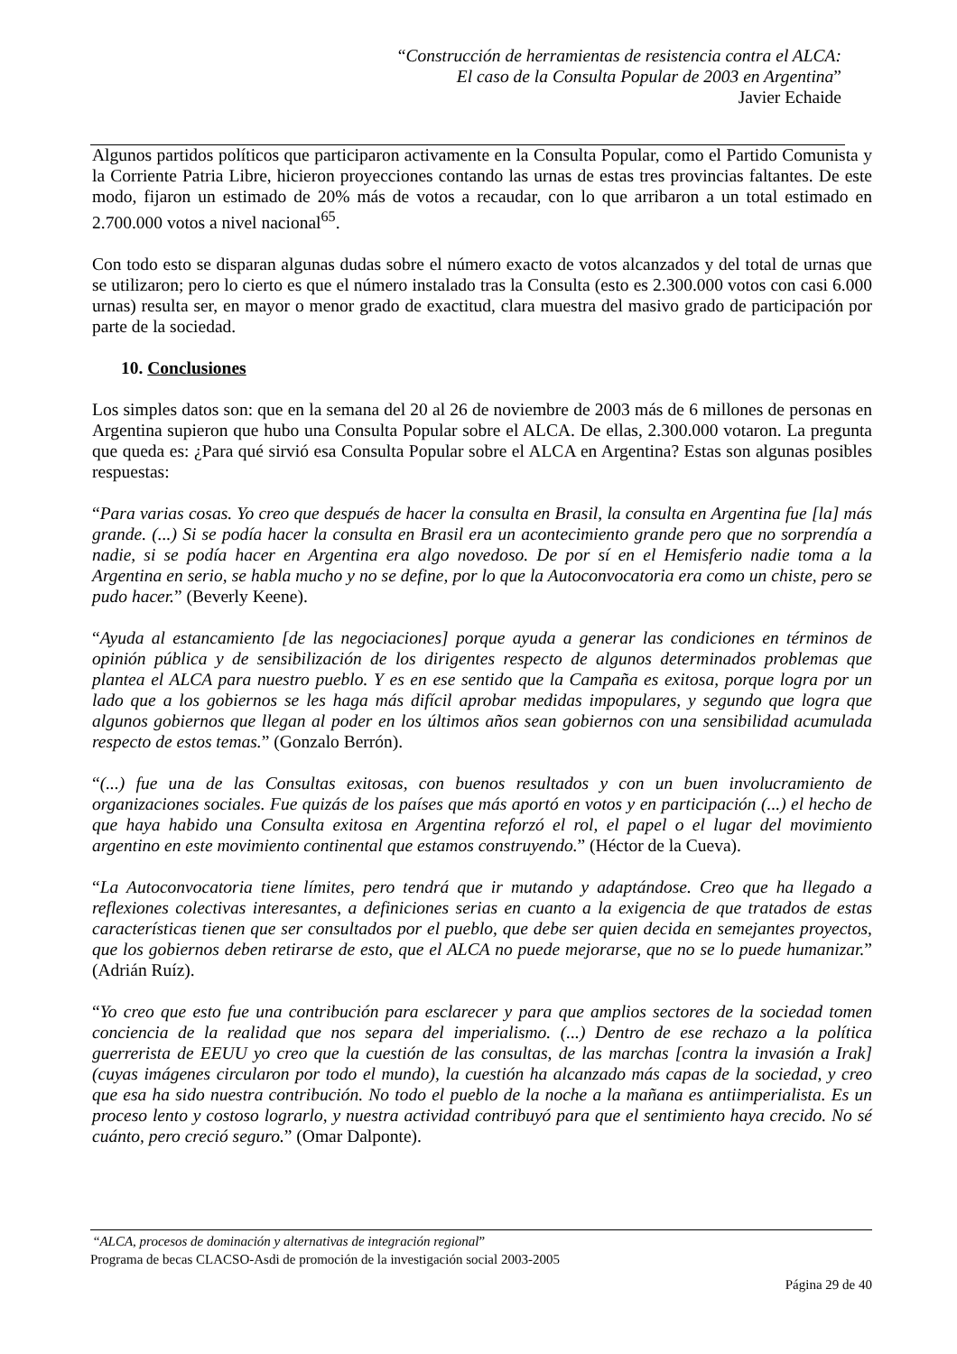“Construcción de herramientas de resistencia contra el ALCA:
El caso de la Consulta Popular de 2003 en Argentina”
Javier Echaide
Algunos partidos políticos que participaron activamente en la Consulta Popular, como el Partido Comunista y la Corriente Patria Libre, hicieron proyecciones contando las urnas de estas tres provincias faltantes. De este modo, fijaron un estimado de 20% más de votos a recaudar, con lo que arribaron a un total estimado en 2.700.000 votos a nivel nacional<sup>65</sup>.
Con todo esto se disparan algunas dudas sobre el número exacto de votos alcanzados y del total de urnas que se utilizaron; pero lo cierto es que el número instalado tras la Consulta (esto es 2.300.000 votos con casi 6.000 urnas) resulta ser, en mayor o menor grado de exactitud, clara muestra del masivo grado de participación por parte de la sociedad.
10. Conclusiones
Los simples datos son: que en la semana del 20 al 26 de noviembre de 2003 más de 6 millones de personas en Argentina supieron que hubo una Consulta Popular sobre el ALCA. De ellas, 2.300.000 votaron. La pregunta que queda es: ¿Para qué sirvió esa Consulta Popular sobre el ALCA en Argentina? Estas son algunas posibles respuestas:
“Para varias cosas. Yo creo que después de hacer la consulta en Brasil, la consulta en Argentina fue [la] más grande. (...) Si se podía hacer la consulta en Brasil era un acontecimiento grande pero que no sorprendía a nadie, si se podía hacer en Argentina era algo novedoso. De por sí en el Hemisferio nadie toma a la Argentina en serio, se habla mucho y no se define, por lo que la Autoconvocatoria era como un chiste, pero se pudo hacer.” (Beverly Keene).
“Ayuda al estancamiento [de las negociaciones] porque ayuda a generar las condiciones en términos de opinión pública y de sensibilización de los dirigentes respecto de algunos determinados problemas que plantea el ALCA para nuestro pueblo. Y es en ese sentido que la Campaña es exitosa, porque logra por un lado que a los gobiernos se les haga más difícil aprobar medidas impopulares, y segundo que logra que algunos gobiernos que llegan al poder en los últimos años sean gobiernos con una sensibilidad acumulada respecto de estos temas.” (Gonzalo Berrón).
“(...) fue una de las Consultas exitosas, con buenos resultados y con un buen involucramiento de organizaciones sociales. Fue quizás de los países que más aportó en votos y en participación (...) el hecho de que haya habido una Consulta exitosa en Argentina reforzó el rol, el papel o el lugar del movimiento argentino en este movimiento continental que estamos construyendo.” (Héctor de la Cueva).
“La Autoconvocatoria tiene límites, pero tendrá que ir mutando y adaptándose. Creo que ha llegado a reflexiones colectivas interesantes, a definiciones serias en cuanto a la exigencia de que tratados de estas características tienen que ser consultados por el pueblo, que debe ser quien decida en semejantes proyectos, que los gobiernos deben retirarse de esto, que el ALCA no puede mejorarse, que no se lo puede humanizar.” (Adrián Ruíz).
“Yo creo que esto fue una contribución para esclarecer y para que amplios sectores de la sociedad tomen conciencia de la realidad que nos separa del imperialismo. (...) Dentro de ese rechazo a la política guerrerista de EEUU yo creo que la cuestión de las consultas, de las marchas [contra la invasión a Irak] (cuyas imágenes circularon por todo el mundo), la cuestión ha alcanzado más capas de la sociedad, y creo que esa ha sido nuestra contribución. No todo el pueblo de la noche a la mañana es antiimperialista. Es un proceso lento y costoso lograrlo, y nuestra actividad contribuyó para que el sentimiento haya crecido. No sé cuánto, pero creció seguro.” (Omar Dalponte).
“ALCA, procesos de dominación y alternativas de integración regional”
Programa de becas CLACSO-Asdi de promoción de la investigación social 2003-2005
Página 29 de 40